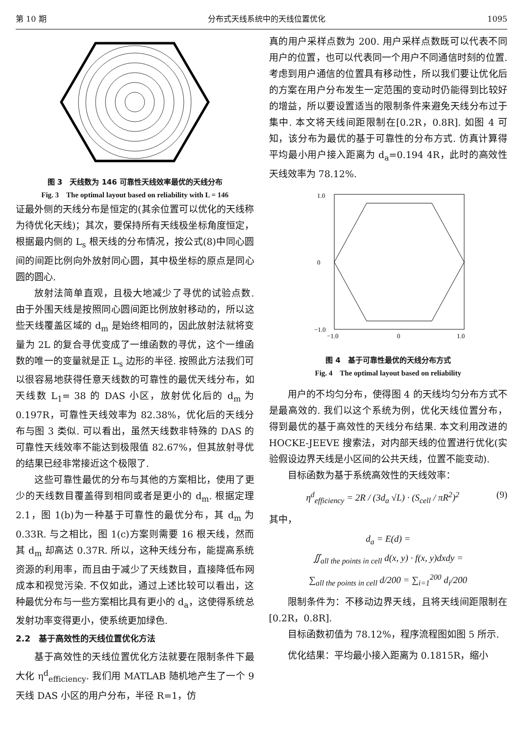第 10 期 分布式天线系统中的天线位置优化 1095
图 3　天线数为 146 可靠性天线效率最优的天线分布
Fig. 3　The optimal layout based on reliability with L = 146
证最外侧的天线分布是恒定的(其余位置可以优化的天线称为待优化天线)；其次，要保持所有天线极坐标角度恒定，根据最内侧的 L<sub>s</sub> 根天线的分布情况，按公式(8)中同心圆间的间距比例向外放射同心圆，其中极坐标的原点是同心圆的圆心.
放射法简单直观，且极大地减少了寻优的试验点数. 由于外围天线是按照同心圆间距比例放射移动的，所以这些天线覆盖区域的 d<sub>m</sub> 是始终相同的，因此放射法就将变量为 2L 的复合寻优变成了一维函数的寻优，这个一维函数的唯一的变量就是正 L<sub>s</sub> 边形的半径. 按照此方法我们可以很容易地获得任意天线数的可靠性的最优天线分布，如天线数 L<sub>1</sub>= 38 的 DAS 小区，放射优化后的 d<sub>m</sub> 为 0.197R，可靠性天线效率为 82.38%，优化后的天线分布与图 3 类似. 可以看出，虽然天线数非特殊的 DAS 的可靠性天线效率不能达到极限值 82.67%，但其放射寻优的结果已经非常接近这个极限了.
这些可靠性最优的分布与其他的方案相比，使用了更少的天线数目覆盖得到相同或者是更小的 d<sub>m</sub>. 根据定理 2.1，图 1(b)为一种基于可靠性的最优分布，其 d<sub>m</sub> 为 0.33R. 与之相比，图 1(c)方案则需要 16 根天线，然而其 d<sub>m</sub> 却高达 0.37R. 所以，这种天线分布，能提高系统资源的利用率，而且由于减少了天线数目，直接降低布网成本和视觉污染. 不仅如此，通过上述比较可以看出，这种最优分布与一些方案相比具有更小的 d<sub>a</sub>，这使得系统总发射功率变得更小，使系统更加绿色.
2.2　基于高效性的天线位置优化方法
基于高效性的天线位置优化方法就要在限制条件下最大化 η<sup>d</sup><sub>efficiency</sub>. 我们用 MATLAB 随机地产生了一个 9 天线 DAS 小区的用户分布，半径 R=1，仿
真的用户采样点数为 200. 用户采样点数既可以代表不同用户的位置，也可以代表同一个用户不同通信时刻的位置. 考虑到用户通信的位置具有移动性，所以我们要让优化后的方案在用户分布发生一定范围的变动时仍能得到比较好的增益，所以要设置适当的限制条件来避免天线分布过于集中. 本文将天线间距限制在[0.2R，0.8R]. 如图 4 可知，该分布为最优的基于可靠性的分布方式. 仿真计算得平均最小用户接入距离为 d<sub>a</sub>=0.194 4R，此时的高效性天线效率为 78.12%.
1.0
0
−1.0
−1.0
0
1.0
图 4　基于可靠性最优的天线分布方式
Fig. 4　The optimal layout based on reliability
用户的不均匀分布，使得图 4 的天线均匀分布方式不是最高效的. 我们以这个系统为例，优化天线位置分布，得到最优的基于高效性的天线分布结果. 本文利用改进的 HOCKE-JEEVE 搜索法，对内部天线的位置进行优化(实验假设边界天线是小区间的公共天线，位置不能变动).
目标函数为基于系统高效性的天线效率：
η<sup>d</sup><sub>efficiency</sub> = 2R / (3d<sub>a</sub> √L) · (S<sub>cell</sub> / πR<sup>2</sup>)<sup>2</sup> (9)
其中，
d<sub>a</sub> = E(d) =
∬<sub>all the points in cell</sub> d(x, y) · f(x, y)dxdy =
∑<sub>all the points in cell</sub> d/200 = ∑<sub>i=1</sub><sup>200</sup> d<sub>i</sub>/200
限制条件为：不移动边界天线，且将天线间距限制在[0.2R，0.8R].
目标函数初值为 78.12%，程序流程图如图 5 所示.
优化结果：平均最小接入距离为 0.1815R，缩小